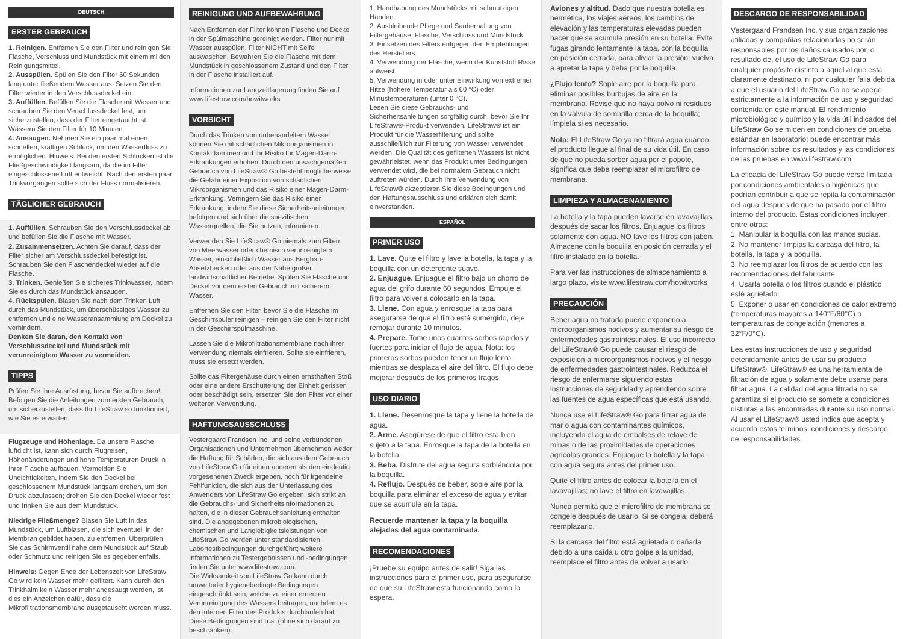DEUTSCH
ERSTER GEBRAUCH
1. Reinigen. Entfernen Sie den Filter und reinigen Sie Flasche, Verschluss und Mundstück mit einem milden Reinigungsmittel.
2. Ausspülen. Spülen Sie den Filter 60 Sekunden lang unter fließendem Wasser aus. Setzen Sie den Filter wieder in den Verschlussdeckel ein.
3. Auffüllen. Befüllen Sie die Flasche mit Wasser und schrauben Sie den Verschlussdeckel fest, um sicherzustellen, dass der Filter eingetaucht ist. Wässern Sie den Filter für 10 Minuten.
4. Ansaugen. Nehmen Sie ein paar mal einen schnellen, kräftigen Schluck, um den Wasserfluss zu ermöglichen. Hinweis: Bei den ersten Schlucken ist die Fließgeschwindigkeit langsam, da die im Filter eingeschlossene Luft entweicht. Nach den ersten paar Trinkvorgängen sollte sich der Fluss normalisieren.
TÄGLICHER GEBRAUCH
1. Auffüllen. Schrauben Sie den Verschlussdeckel ab und befüllen Sie die Flasche mit Wasser.
2. Zusammensetzen. Achten Sie darauf, dass der Filter sicher am Verschlussdeckel befestigt ist. Schrauben Sie den Flaschendeckel wieder auf die Flasche.
3. Trinken. Genießen Sie sicheres Trinkwasser, indem Sie es durch das Mundstück ansaugen.
4. Rückspülen. Blasen Sie nach dem Trinken Luft durch das Mundstück, um überschüssiges Wasser zu entfernen und eine Wasseransammlung am Deckel zu verhindern.
Denken Sie daran, den Kontakt von Verschlussdeckel und Mundstück mit verunreinigtem Wasser zu vermeiden.
TIPPS
Prüfen Sie Ihre Ausrüstung, bevor Sie aufbrechen! Befolgen Sie die Anleitungen zum ersten Gebrauch, um sicherzustellen, dass Ihr LifeStraw so funktioniert, wie Sie es erwarten.
Flugzeuge und Höhenlage. Da unsere Flasche luftdicht ist, kann sich durch Flugreisen, Höhenänderungen und hohe Temperaturen Druck in Ihrer Flasche aufbauen. Vermeiden Sie Undichtigkeiten, indem Sie den Deckel bei geschlossenem Mundstück langsam drehen, um den Druck abzulassen; drehen Sie den Deckel wieder fest und trinken Sie aus dem Mundstück.
Niedrige Fließmenge? Blasen Sie Luft in das Mundstück, um Luftblasen, die sich eventuell in der Membran gebildet haben, zu entfernen. Überprüfen Sie das Schirmventil nahe dem Mundstück auf Staub oder Schmutz und reinigen Sie es gegebenenfalls.
Hinweis: Gegen Ende der Lebenszeit von LifeStraw Go wird kein Wasser mehr gefiltert. Kann durch den Trinkhalm kein Wasser mehr angesaugt werden, ist dies ein Anzeichen dafür, dass die Mikrofiltrationsmembrane ausgetauscht werden muss.
REINIGUNG UND AUFBEWAHRUNG
Nach Entfernen der Filter können Flasche und Deckel in der Spülmaschine gereinigt werden. Filter nur mit Wasser ausspülen. Filter NICHT mit Seife auswaschen. Bewahren Sie die Flasche mit dem Mundstück in geschlossenem Zustand und den Filter in der Flasche installiert auf.
Informationen zur Langzeitlagerung finden Sie auf www.lifestraw.com/howitworks
VORSICHT
Durch das Trinken von unbehandeltem Wasser können Sie mit schädlichen Mikroorganismen in Kontakt kommen und Ihr Risiko für Magen-Darm-Erkrankungen erhöhen. Durch den unsachgemäßen Gebrauch von LifeStraw® Go besteht möglicherweise die Gefahr einer Exposition von schädlichen Mikroorganismen und das Risiko einer Magen-Darm-Erkrankung. Verringern Sie das Risiko einer Erkrankung, indem Sie diese Sicherheitsanleitungen befolgen und sich über die spezifischen Wasserquellen, die Sie nutzen, informieren.
Verwenden Sie LifeStraw® Go niemals zum Filtern von Meerwasser oder chemisch verunreinigtem Wasser, einschließlich Wasser aus Bergbau-Absetzbecken oder aus der Nähe großer landwirtschaftlicher Betriebe. Spülen Sie Flasche und Deckel vor dem ersten Gebrauch mit sicherem Wasser.
Entfernen Sie den Filter, bevor Sie die Flasche im Geschirrspüler reinigen – reinigen Sie den Filter nicht in der Geschirrspülmaschine.
Lassen Sie die Mikrofiltrationsmembrane nach ihrer Verwendung niemals einfrieren. Sollte sie einfrieren, muss sie ersetzt werden.
Sollte das Filtergehäuse durch einen ernsthaften Stoß oder eine andere Erschütterung der Einheit gerissen oder beschädigt sein, ersetzen Sie den Filter vor einer weiteren Verwendung.
HAFTUNGSAUSSCHLUSS
Vestergaard Frandsen Inc. und seine verbundenen Organisationen und Unternehmen übernehmen weder die Haftung für Schäden, die sich aus dem Gebrauch von LifeStraw Go für einen anderen als den eindeutig vorgesehenen Zweck ergeben, noch für irgendeine Fehlfunktion, die sich aus der Unterlassung des Anwenders von LifeStraw Go ergeben, sich strikt an die Gebrauchs- und Sicherheitsinformationen zu halten, die in dieser Gebrauchsanleitung enthalten sind. Die angegebenen mikrobiologischen, chemischen und Langlebigkeitsleistungen von LifeStraw Go werden unter standardisierten Labortestbedingungen durchgeführt; weitere Informationen zu Testergebnissen und -bedingungen finden Sie unter www.lifestraw.com.
Die Wirksamkeit von LifeStraw Go kann durch umweltoder hygienebedingte Bedingungen eingeschränkt sein, welche zu einer erneuten Verunreinigung des Wassers beitragen, nachdem es den internen Filter des Produkts durchlaufen hat.
Diese Bedingungen sind u.a. (ohne sich darauf zu beschränken):
1. Handhabung des Mundstücks mit schmutzigen Händen.
2. Ausbleibende Pflege und Sauberhaltung von Filtergehäuse, Flasche, Verschluss und Mundstück.
3. Einsetzen des Filters entgegen den Empfehlungen des Herstellers.
4. Verwendung der Flasche, wenn der Kunststoff Risse aufweist.
5. Verwendung in oder unter Einwirkung von extremer Hitze (höhere Temperatur als 60 °C) oder Minustemperaturen (unter 0 °C).
Lesen Sie diese Gebrauchs- und Sicherheitsanleitungen sorgfältig durch, bevor Sie Ihr LifeStraw®-Produkt verwenden. LifeStraw® ist ein Produkt für die Wasserfilterung und sollte ausschließlich zur Filterung von Wasser verwendet werden. Die Qualität des gefilterten Wassers ist nicht gewährleistet, wenn das Produkt unter Bedingungen verwendet wird, die bei normalem Gebrauch nicht auftreten würden. Durch Ihre Verwendung von LifeStraw® akzeptieren Sie diese Bedingungen und den Haftungsausschluss und erklären sich damit einverstanden.
ESPAÑOL
PRIMER USO
1. Lave. Quite el filtro y lave la botella, la tapa y la boquilla con un detergente suave.
2. Enjuague. Enjuague el filtro bajo un chorro de agua del grifo durante 60 segundos. Empuje el filtro para volver a colocarlo en la tapa.
3. Llene. Con agua y enrosque la tapa para asegurarse de que el filtro está sumergido, deje remojar durante 10 minutos.
4. Prepare. Tome unos cuantos sorbos rápidos y fuertes para iniciar el flujo de agua. Nota: los primeros sorbos pueden tener un flujo lento mientras se desplaza el aire del filtro. El flujo debe mejorar después de los primeros tragos.
USO DIARIO
1. Llene. Desenrosque la tapa y llene la botella de agua.
2. Arme. Asegúrese de que el filtro está bien sujeto a la tapa. Enrosque la tapa de la botella en la botella.
3. Beba. Disfrute del agua segura sorbiéndola por la boquilla.
4. Reflujo. Después de beber, sople aire por la boquilla para eliminar el exceso de agua y evitar que se acumule en la tapa.
Recuerde mantener la tapa y la boquilla alejadas del agua contaminada.
RECOMENDACIONES
¡Pruebe su equipo antes de salir! Siga las instrucciones para el primer uso, para asegurarse de que su LifeStraw está funcionando como lo espera.
Aviones y altitud. Dado que nuestra botella es hermética, los viajes aéreos, los cambios de elevación y las temperaturas elevadas pueden hacer que se acumule presión en su botella. Evite fugas girando lentamente la tapa, con la boquilla en posición cerrada, para aliviar la presión; vuelva a apretar la tapa y beba por la boquilla.
¿Flujo lento? Sople aire por la boquilla para eliminar posibles burbujas de aire en la membrana. Revise que no haya polvo ni residuos en la válvula de sombrilla cerca de la boquilla; límpiela si es necesario.
Nota: El LifeStraw Go ya no filtrará agua cuando el producto llegue al final de su vida útil. En caso de que no pueda sorber agua por el popote, significa que debe reemplazar el microfiltro de membrana.
LIMPIEZA Y ALMACENAMIENTO
La botella y la tapa pueden lavarse en lavavajillas después de sacar los filtros. Enjuague los filtros solamente con agua. NO lave los filtros con jabón. Almacene con la boquilla en posición cerrada y el filtro instalado en la botella.
Para ver las instrucciones de almacenamiento a largo plazo, visite www.lifestraw.com/howitworks
PRECAUCIÓN
Beber agua no tratada puede exponerlo a microorganismos nocivos y aumentar su riesgo de enfermedades gastrointestinales. El uso incorrecto del LifeStraw® Go puede causar el riesgo de exposición a microorganismos nocivos y el riesgo de enfermedades gastrointestinales. Reduzca el riesgo de enfermarse siguiendo estas instrucciones de seguridad y aprendiendo sobre las fuentes de agua específicas que está usando.
Nunca use el LifeStraw® Go para filtrar agua de mar o agua con contaminantes químicos, incluyendo el agua de embalses de relave de minas o de las proximidades de operaciones agrícolas grandes. Enjuague la botella y la tapa con agua segura antes del primer uso.
Quite el filtro antes de colocar la botella en el lavavajillas; no lave el filtro en lavavajillas.
Nunca permita que el microfiltro de membrana se congele después de usarlo. Si se congela, deberá reemplazarlo.
Si la carcasa del filtro está agrietada o dañada debido a una caída u otro golpe a la unidad, reemplace el filtro antes de volver a usarlo.
DESCARGO DE RESPONSABILIDAD
Vestergaard Frandsen Inc. y sus organizaciones afiliadas y compañías relacionadas no serán responsables por los daños causados por, o resultado de, el uso de LifeStraw Go para cualquier propósito distinto a aquel al que está claramente destinado, ni por cualquier falla debida a que el usuario del LifeStraw Go no se apegó estrictamente a la información de uso y seguridad contenida en este manual. El rendimiento microbiológico y químico y la vida útil indicados del LifeStraw Go se miden en condiciones de prueba estándar en laboratorio; puede encontrar más información sobre los resultados y las condiciones de las pruebas en www.lifestraw.com.
La eficacia del LifeStraw Go puede verse limitada por condiciones ambientales o higiénicas que podrían contribuir a que se repita la contaminación del agua después de que ha pasado por el filtro interno del producto. Estas condiciones incluyen, entre otras:
1. Manipular la boquilla con las manos sucias.
2. No mantener limpias la carcasa del filtro, la botella, la tapa y la boquilla.
3. No reemplazar los filtros de acuerdo con las recomendaciones del fabricante.
4. Usarla botella o los filtros cuando el plástico esté agrietado.
5. Exponer o usar en condiciones de calor extremo (temperaturas mayores a 140°F/60°C) o temperaturas de congelación (menores a 32°F/0°C).
Lea estas instrucciones de uso y seguridad detenidamente antes de usar su producto LifeStraw®. LifeStraw® es una herramienta de filtración de agua y solamente debe usarse para filtrar agua. La calidad del agua filtrada no se garantiza si el producto se somete a condiciones distintas a las encontradas durante su uso normal. Al usar el LifeStraw® usted indica que acepta y acuerda estos términos, condiciones y descargo de responsabilidades.